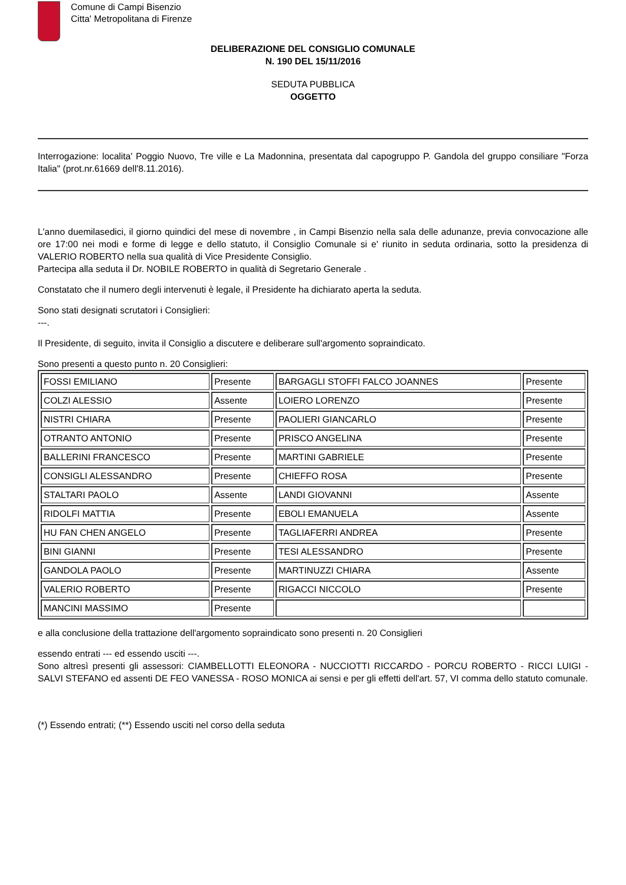Comune di Campi Bisenzio
Citta' Metropolitana di Firenze
DELIBERAZIONE DEL CONSIGLIO COMUNALE
N. 190 DEL 15/11/2016
SEDUTA PUBBLICA
OGGETTO
Interrogazione: localita' Poggio Nuovo, Tre ville e La Madonnina, presentata dal capogruppo P. Gandola del gruppo consiliare "Forza Italia" (prot.nr.61669 dell'8.11.2016).
L'anno duemilasedici, il giorno quindici del mese di novembre , in Campi Bisenzio nella sala delle adunanze, previa convocazione alle ore 17:00 nei modi e forme di legge e dello statuto, il Consiglio Comunale si e' riunito in seduta ordinaria, sotto la presidenza di VALERIO ROBERTO nella sua qualità di Vice Presidente Consiglio.
Partecipa alla seduta il Dr. NOBILE ROBERTO in qualità di Segretario Generale .
Constatato che il numero degli intervenuti è legale, il Presidente ha dichiarato aperta la seduta.
Sono stati designati scrutatori i Consiglieri:
---.
Il Presidente, di seguito, invita il Consiglio a discutere e deliberare sull'argomento sopraindicato.
Sono presenti a questo punto n. 20 Consiglieri:
| FOSSI EMILIANO | Presente | BARGAGLI STOFFI FALCO JOANNES | Presente |
| COLZI ALESSIO | Assente | LOIERO LORENZO | Presente |
| NISTRI CHIARA | Presente | PAOLIERI GIANCARLO | Presente |
| OTRANTO ANTONIO | Presente | PRISCO ANGELINA | Presente |
| BALLERINI FRANCESCO | Presente | MARTINI GABRIELE | Presente |
| CONSIGLI ALESSANDRO | Presente | CHIEFFO ROSA | Presente |
| STALTARI PAOLO | Assente | LANDI GIOVANNI | Assente |
| RIDOLFI MATTIA | Presente | EBOLI EMANUELA | Assente |
| HU FAN CHEN ANGELO | Presente | TAGLIAFERRI ANDREA | Presente |
| BINI GIANNI | Presente | TESI ALESSANDRO | Presente |
| GANDOLA PAOLO | Presente | MARTINUZZI CHIARA | Assente |
| VALERIO ROBERTO | Presente | RIGACCI NICCOLO | Presente |
| MANCINI MASSIMO | Presente | | |
e alla conclusione della trattazione dell'argomento sopraindicato sono presenti n. 20 Consiglieri
essendo entrati --- ed essendo usciti ---.
Sono altresì presenti gli assessori: CIAMBELLOTTI ELEONORA - NUCCIOTTI RICCARDO - PORCU ROBERTO - RICCI LUIGI - SALVI STEFANO ed assenti DE FEO VANESSA - ROSO MONICA ai sensi e per gli effetti dell'art. 57, VI comma dello statuto comunale.
(*) Essendo entrati; (**) Essendo usciti nel corso della seduta